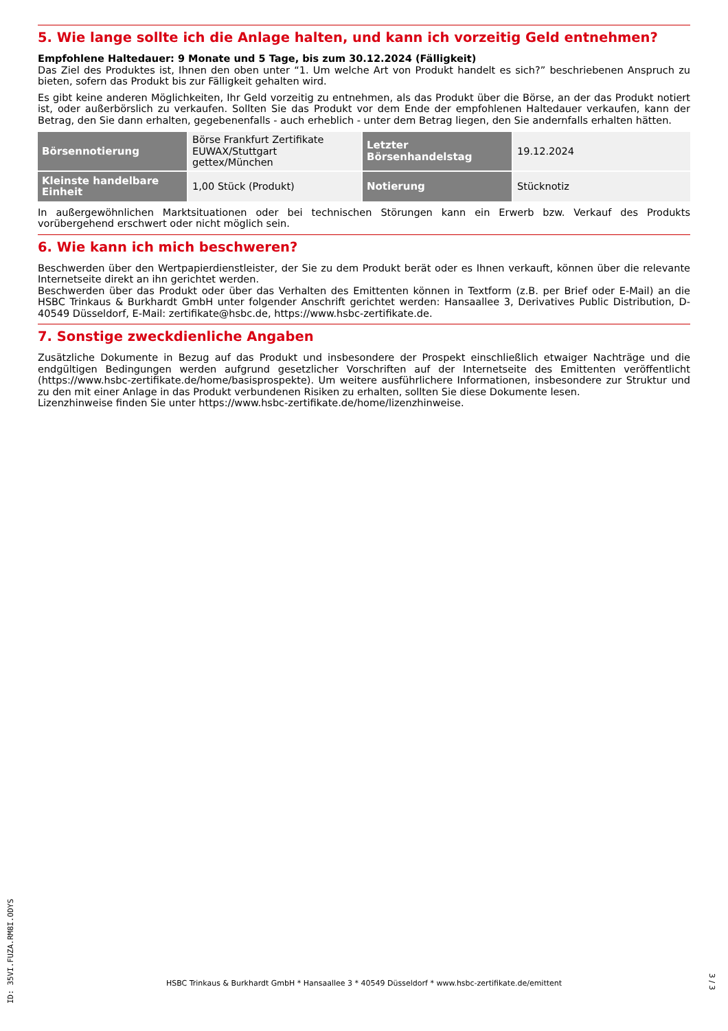5. Wie lange sollte ich die Anlage halten, und kann ich vorzeitig Geld entnehmen?
Empfohlene Haltedauer: 9 Monate und 5 Tage, bis zum 30.12.2024 (Fälligkeit)
Das Ziel des Produktes ist, Ihnen den oben unter “1. Um welche Art von Produkt handelt es sich?” beschriebenen Anspruch zu bieten, sofern das Produkt bis zur Fälligkeit gehalten wird.
Es gibt keine anderen Möglichkeiten, Ihr Geld vorzeitig zu entnehmen, als das Produkt über die Börse, an der das Produkt notiert ist, oder außerbörslich zu verkaufen. Sollten Sie das Produkt vor dem Ende der empfohlenen Haltedauer verkaufen, kann der Betrag, den Sie dann erhalten, gegebenenfalls - auch erheblich - unter dem Betrag liegen, den Sie andernfalls erhalten hätten.
| Börsennotierung | Börse Frankfurt Zertifikate EUWAX/Stuttgart gettex/München | Letzter Börsenhandelstag | 19.12.2024 |
| Kleinste handelbare Einheit | 1,00 Stück (Produkt) | Notierung | Stücknotiz |
In außergewöhnlichen Marktsituationen oder bei technischen Störungen kann ein Erwerb bzw. Verkauf des Produkts vorübergehend erschwert oder nicht möglich sein.
6. Wie kann ich mich beschweren?
Beschwerden über den Wertpapierdienstleister, der Sie zu dem Produkt berät oder es Ihnen verkauft, können über die relevante Internetseite direkt an ihn gerichtet werden.
Beschwerden über das Produkt oder über das Verhalten des Emittenten können in Textform (z.B. per Brief oder E-Mail) an die HSBC Trinkaus & Burkhardt GmbH unter folgender Anschrift gerichtet werden: Hansaallee 3, Derivatives Public Distribution, D-40549 Düsseldorf, E-Mail: zertifikate@hsbc.de, https://www.hsbc-zertifikate.de.
7. Sonstige zweckdienliche Angaben
Zusätzliche Dokumente in Bezug auf das Produkt und insbesondere der Prospekt einschließlich etwaiger Nachträge und die endgültigen Bedingungen werden aufgrund gesetzlicher Vorschriften auf der Internetseite des Emittenten veröffentlicht (https://www.hsbc-zertifikate.de/home/basisprospekte). Um weitere ausführlichere Informationen, insbesondere zur Struktur und zu den mit einer Anlage in das Produkt verbundenen Risiken zu erhalten, sollten Sie diese Dokumente lesen.
Lizenzhinweise finden Sie unter https://www.hsbc-zertifikate.de/home/lizenzhinweise.
ID: 35VI.FUZA.RM8I.ODYS
HSBC Trinkaus & Burkhardt GmbH * Hansaallee 3 * 40549 Düsseldorf * www.hsbc-zertifikate.de/emittent 3 / 3